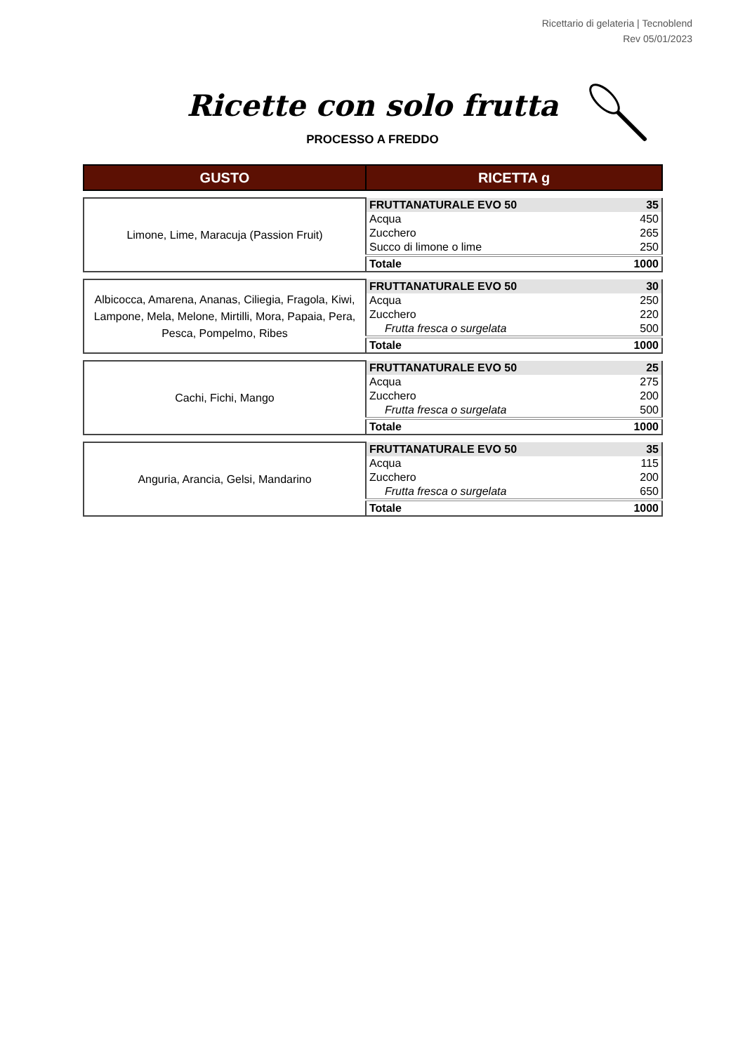Ricettario di gelateria | Tecnoblend
Rev 05/01/2023
Ricette con solo frutta
PROCESSO A FREDDO
| GUSTO | RICETTA g | |
| Limone, Lime, Maracuja (Passion Fruit) | FRUTTANATURALE EVO 50 | 35 |
| | Acqua | 450 |
| | Zucchero | 265 |
| | Succo di limone o lime | 250 |
| | Totale | 1000 |
| Albicocca, Amarena, Ananas, Ciliegia, Fragola, Kiwi, Lampone, Mela, Melone, Mirtilli, Mora, Papaia, Pera, Pesca, Pompelmo, Ribes | FRUTTANATURALE EVO 50 | 30 |
| | Acqua | 250 |
| | Zucchero | 220 |
| | Frutta fresca o surgelata | 500 |
| | Totale | 1000 |
| Cachi, Fichi, Mango | FRUTTANATURALE EVO 50 | 25 |
| | Acqua | 275 |
| | Zucchero | 200 |
| | Frutta fresca o surgelata | 500 |
| | Totale | 1000 |
| Anguria, Arancia, Gelsi, Mandarino | FRUTTANATURALE EVO 50 | 35 |
| | Acqua | 115 |
| | Zucchero | 200 |
| | Frutta fresca o surgelata | 650 |
| | Totale | 1000 |